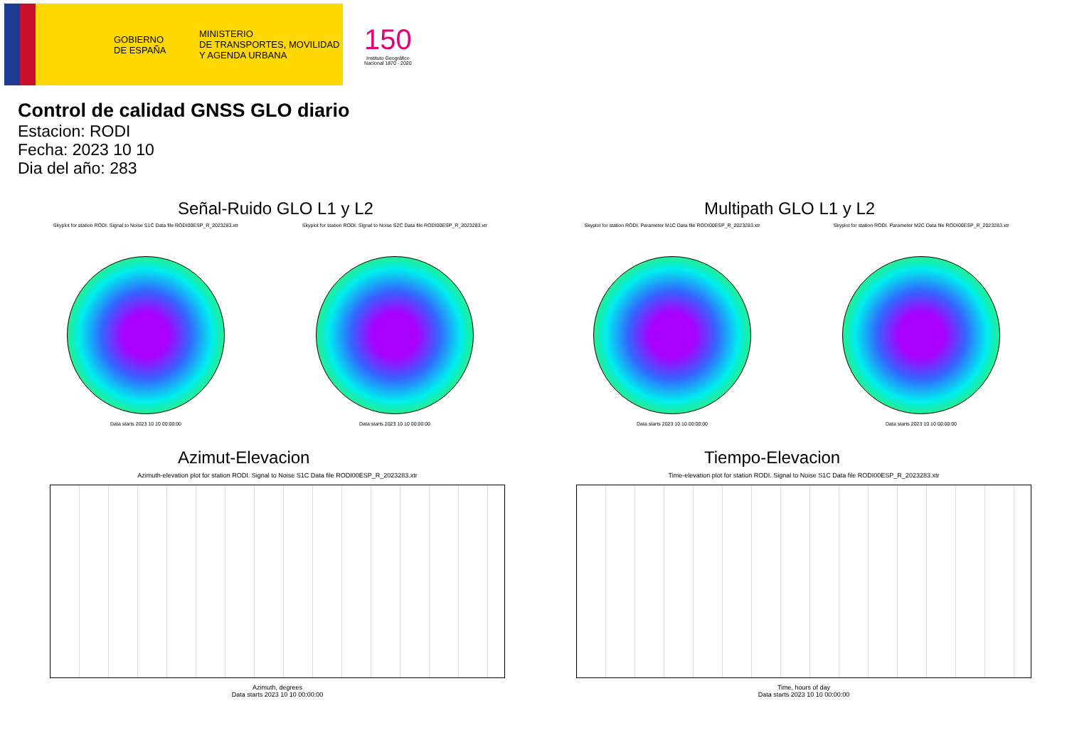GOBIERNO
DE ESPAÑA
MINISTERIO
DE TRANSPORTES, MOVILIDAD
Y AGENDA URBANA
150
Instituto Geográfico
Nacional 1870 · 2020
Control de calidad GNSS GLO diario
Estacion: RODI
Fecha: 2023 10 10
Dia del año: 283
Señal-Ruido GLO L1 y L2
Skyplot for station RODI. Signal to Noise S1C Data file RODI00ESP_R_2023283.xtr
Data starts 2023 10 10 00:00:00
Skyplot for station RODI. Signal to Noise S2C Data file RODI00ESP_R_2023283.xtr
Data starts 2023 10 10 00:00:00
Multipath GLO L1 y L2
Skyplot for station RODI. Parameter M1C Data file RODI00ESP_R_2023283.xtr
Data starts 2023 10 10 00:00:00
Skyplot for station RODI. Parameter M2C Data file RODI00ESP_R_2023283.xtr
Data starts 2023 10 10 00:00:00
Azimut-Elevacion
Azimuth-elevation plot for station RODI. Signal to Noise S1C Data file RODI00ESP_R_2023283.xtr
Azimuth, degrees
Data starts 2023 10 10 00:00:00
Tiempo-Elevacion
Time-elevation plot for station RODI. Signal to Noise S1C Data file RODI00ESP_R_2023283.xtr
Time, hours of day
Data starts 2023 10 10 00:00:00